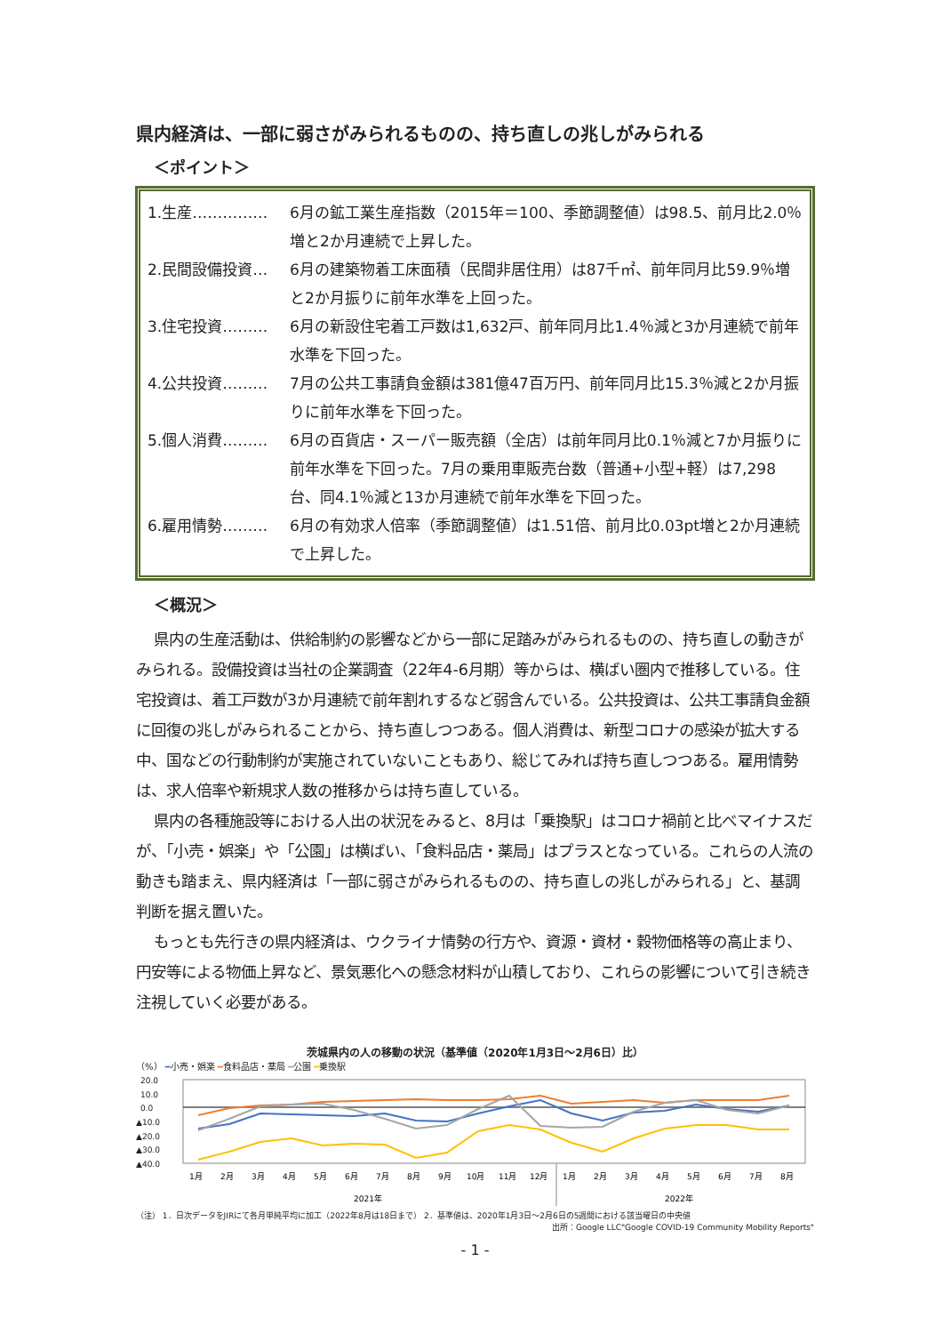県内経済は、一部に弱さがみられるものの、持ち直しの兆しがみられる
＜ポイント＞
1.生産…………… 6月の鉱工業生産指数（2015年＝100、季節調整値）は98.5、前月比2.0％増と2か月連続で上昇した。
2.民間設備投資… 6月の建築物着工床面積（民間非居住用）は87千㎡、前年同月比59.9％増と2か月振りに前年水準を上回った。
3.住宅投資……… 6月の新設住宅着工戸数は1,632戸、前年同月比1.4％減と3か月連続で前年水準を下回った。
4.公共投資……… 7月の公共工事請負金額は381億47百万円、前年同月比15.3％減と2か月振りに前年水準を下回った。
5.個人消費……… 6月の百貨店・スーパー販売額（全店）は前年同月比0.1％減と7か月振りに前年水準を下回った。7月の乗用車販売台数（普通+小型+軽）は7,298台、同4.1％減と13か月連続で前年水準を下回った。
6.雇用情勢……… 6月の有効求人倍率（季節調整値）は1.51倍、前月比0.03pt増と2か月連続で上昇した。
＜概況＞
県内の生産活動は、供給制約の影響などから一部に足踏みがみられるものの、持ち直しの動きがみられる。設備投資は当社の企業調査（22年4-6月期）等からは、横ばい圏内で推移している。住宅投資は、着工戸数が3か月連続で前年割れするなど弱含んでいる。公共投資は、公共工事請負金額に回復の兆しがみられることから、持ち直しつつある。個人消費は、新型コロナの感染が拡大する中、国などの行動制約が実施されていないこともあり、総じてみれば持ち直しつつある。雇用情勢は、求人倍率や新規求人数の推移からは持ち直している。
県内の各種施設等における人出の状況をみると、8月は「乗換駅」はコロナ禍前と比べマイナスだが、「小売・娯楽」や「公園」は横ばい、「食料品店・薬局」はプラスとなっている。これらの人流の動きも踏まえ、県内経済は「一部に弱さがみられるものの、持ち直しの兆しがみられる」と、基調判断を据え置いた。
もっとも先行きの県内経済は、ウクライナ情勢の行方や、資源・資材・穀物価格等の高止まり、円安等による物価上昇など、景気悪化への懸念材料が山積しており、これらの影響について引き続き注視していく必要がある。
茨城県内の人の移動の状況（基準値（2020年1月3日～2月6日）比）
（%） ━小売・娯楽 ━食料品店・薬局 ━公園 ━乗換駅
20.0
10.0
0.0
▲10.0
▲20.0
▲30.0
▲40.0
1月
2月
3月
4月
5月
6月
7月
8月
9月
10月
11月
12月
1月
2月
3月
4月
5月
6月
7月
8月
2021年
2022年
（注） 1．日次データをJIRにて各月単純平均に加工（2022年8月は18日まで） 2．基準値は、2020年1月3日～2月6日の5週間における該当曜日の中央値
出所：Google LLC"Google COVID-19 Community Mobility Reports"
- 1 -